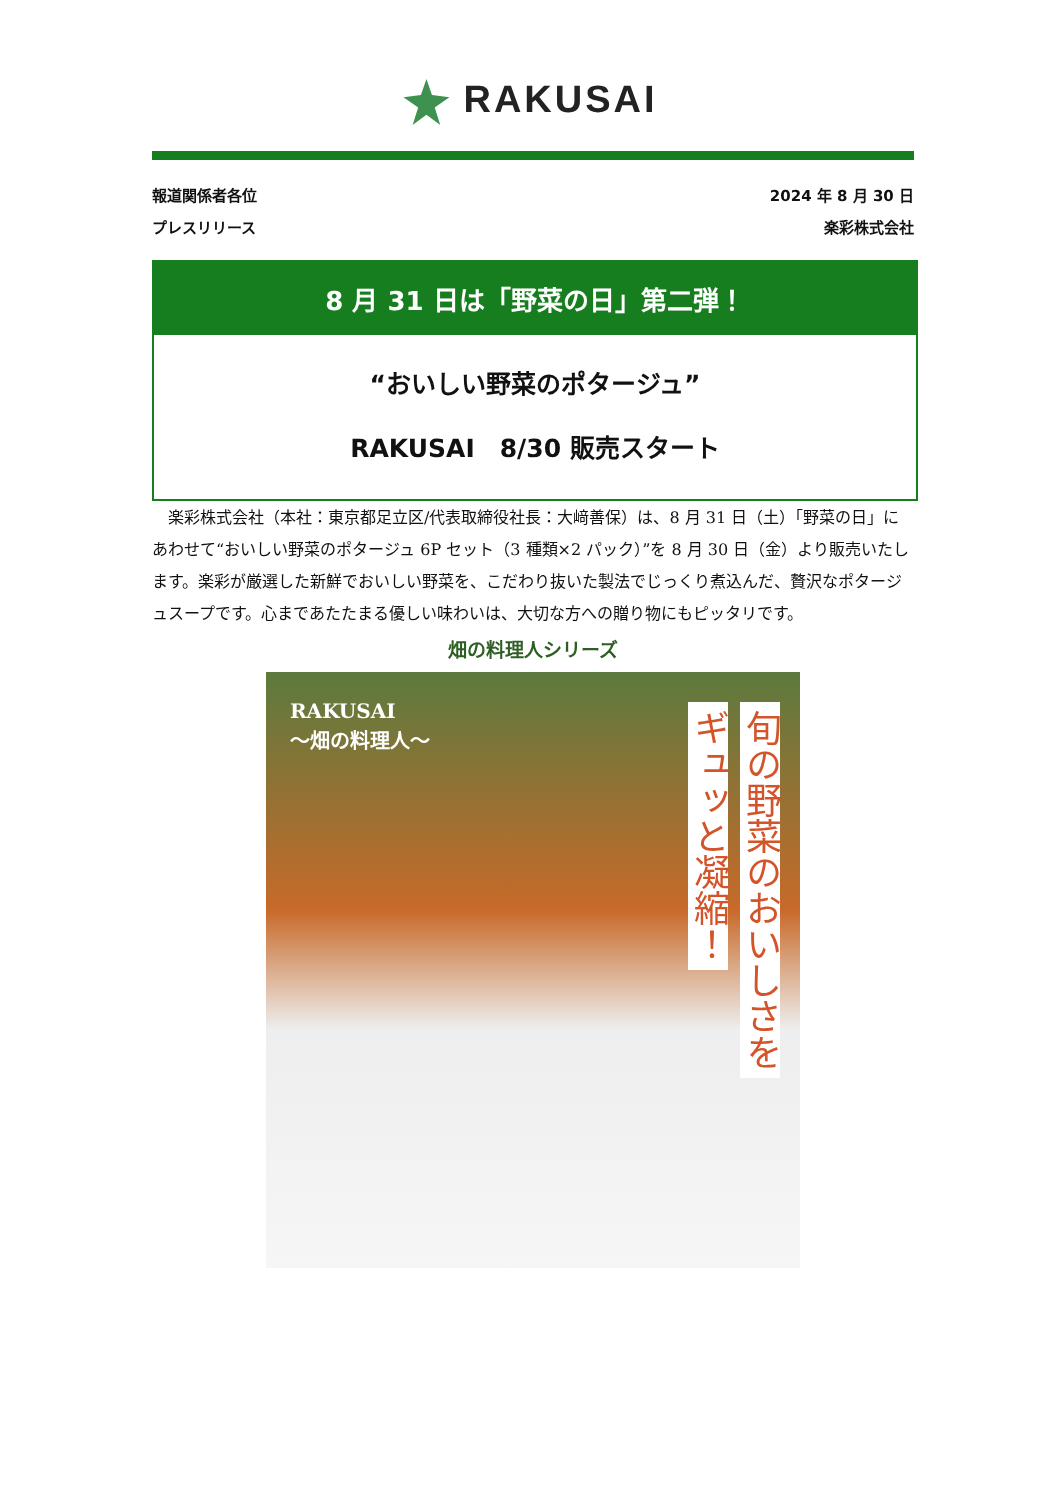RAKUSAI
報道関係者各位 2024 年 8 月 30 日
プレスリリース 楽彩株式会社
8 月 31 日は「野菜の日」第二弾！
“おいしい野菜のポタージュ”
RAKUSAI　8/30 販売スタート
　楽彩株式会社（本社：東京都足立区/代表取締役社長：大﨑善保）は、8 月 31 日（土）「野菜の日」にあわせて“おいしい野菜のポタージュ 6P セット（3 種類×2 パック）”を 8 月 30 日（金）より販売いたします。楽彩が厳選した新鮮でおいしい野菜を、こだわり抜いた製法でじっくり煮込んだ、贅沢なポタージュスープです。心まであたたまる優しい味わいは、大切な方への贈り物にもピッタリです。
畑の料理人シリーズ
RAKUSAI
～畑の料理人～
ギュッと凝縮！
旬の野菜のおいしさを